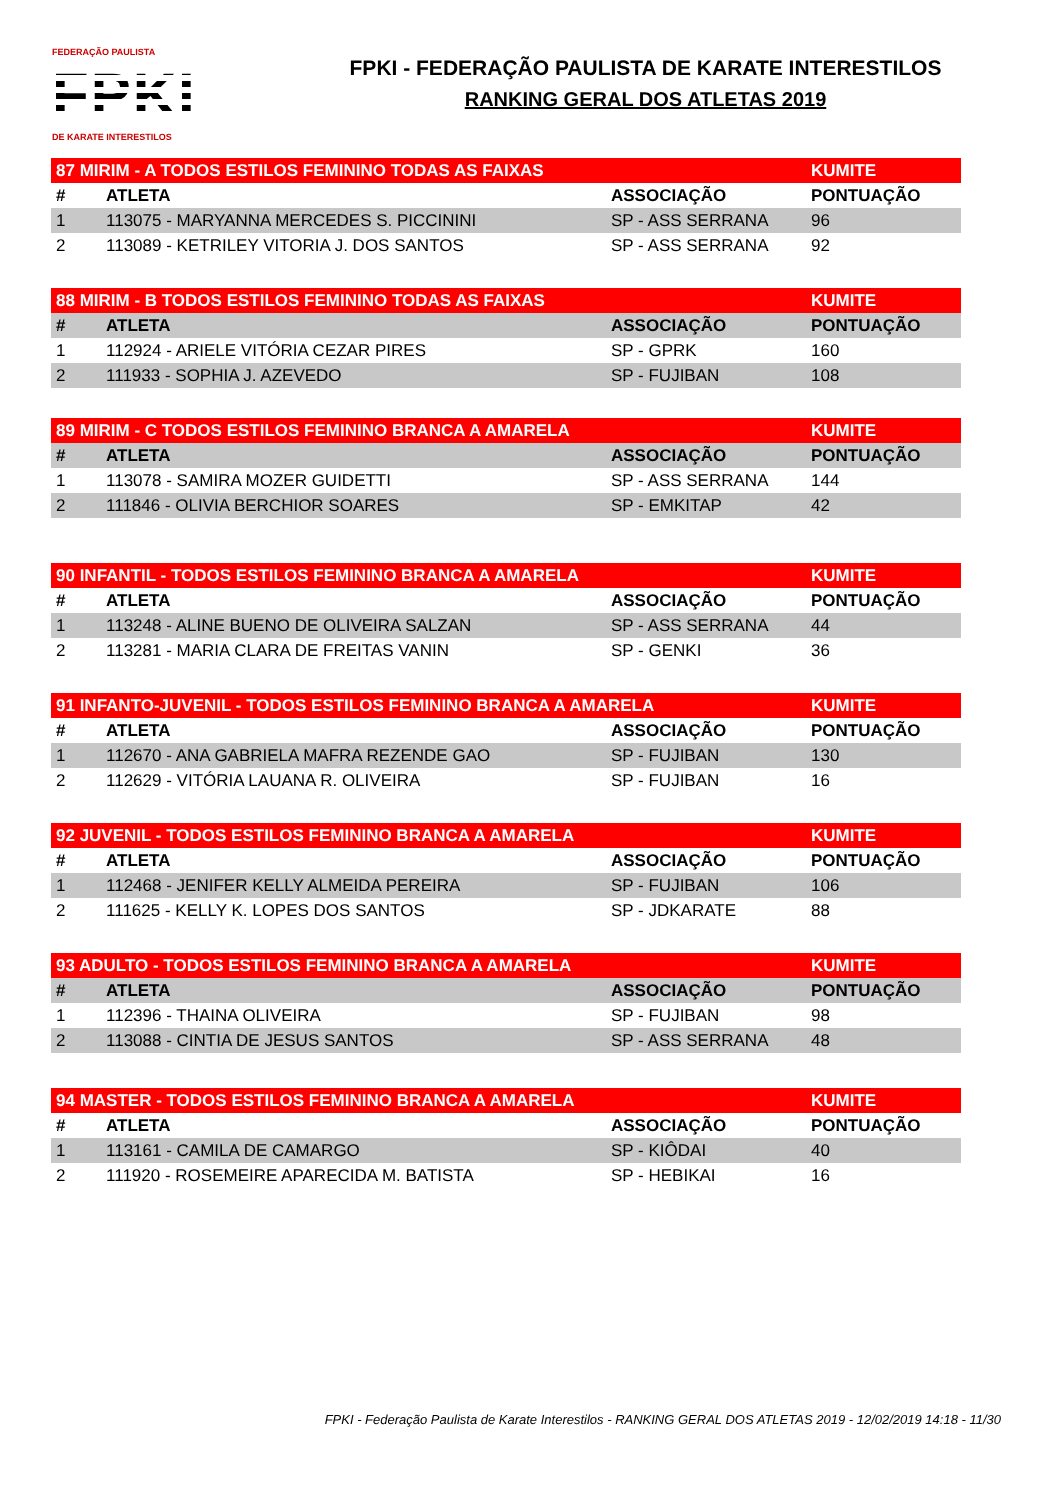FEDERAÇÃO PAULISTA
FPKI
DE KARATE INTERESTILOS
FPKI - FEDERAÇÃO PAULISTA DE KARATE INTERESTILOS
RANKING GERAL DOS ATLETAS 2019
| 87 MIRIM - A TODOS ESTILOS FEMININO TODAS AS FAIXAS | | | KUMITE |
| # | ATLETA | ASSOCIAÇÃO | PONTUAÇÃO |
| 1 | 113075 - MARYANNA MERCEDES S. PICCININI | SP - ASS SERRANA | 96 |
| 2 | 113089 - KETRILEY VITORIA J. DOS SANTOS | SP - ASS SERRANA | 92 |
| 88 MIRIM - B TODOS ESTILOS FEMININO TODAS AS FAIXAS | | | KUMITE |
| # | ATLETA | ASSOCIAÇÃO | PONTUAÇÃO |
| 1 | 112924 - ARIELE VITÓRIA CEZAR PIRES | SP - GPRK | 160 |
| 2 | 111933 - SOPHIA J. AZEVEDO | SP - FUJIBAN | 108 |
| 89 MIRIM - C TODOS ESTILOS FEMININO BRANCA A AMARELA | | | KUMITE |
| # | ATLETA | ASSOCIAÇÃO | PONTUAÇÃO |
| 1 | 113078 - SAMIRA MOZER GUIDETTI | SP - ASS SERRANA | 144 |
| 2 | 111846 - OLIVIA BERCHIOR SOARES | SP - EMKITAP | 42 |
| 90 INFANTIL - TODOS ESTILOS FEMININO BRANCA A AMARELA | | | KUMITE |
| # | ATLETA | ASSOCIAÇÃO | PONTUAÇÃO |
| 1 | 113248 - ALINE BUENO DE OLIVEIRA SALZAN | SP - ASS SERRANA | 44 |
| 2 | 113281 - MARIA CLARA DE FREITAS VANIN | SP - GENKI | 36 |
| 91 INFANTO-JUVENIL - TODOS ESTILOS FEMININO BRANCA A AMARELA | | | KUMITE |
| # | ATLETA | ASSOCIAÇÃO | PONTUAÇÃO |
| 1 | 112670 - ANA GABRIELA MAFRA REZENDE GAO | SP - FUJIBAN | 130 |
| 2 | 112629 - VITÓRIA LAUANA R. OLIVEIRA | SP - FUJIBAN | 16 |
| 92 JUVENIL - TODOS ESTILOS FEMININO BRANCA A AMARELA | | | KUMITE |
| # | ATLETA | ASSOCIAÇÃO | PONTUAÇÃO |
| 1 | 112468 - JENIFER KELLY ALMEIDA PEREIRA | SP - FUJIBAN | 106 |
| 2 | 111625 - KELLY K. LOPES DOS SANTOS | SP - JDKARATE | 88 |
| 93 ADULTO - TODOS ESTILOS FEMININO BRANCA A AMARELA | | | KUMITE |
| # | ATLETA | ASSOCIAÇÃO | PONTUAÇÃO |
| 1 | 112396 - THAINA OLIVEIRA | SP - FUJIBAN | 98 |
| 2 | 113088 - CINTIA DE JESUS SANTOS | SP - ASS SERRANA | 48 |
| 94 MASTER - TODOS ESTILOS FEMININO BRANCA A AMARELA | | | KUMITE |
| # | ATLETA | ASSOCIAÇÃO | PONTUAÇÃO |
| 1 | 113161 - CAMILA DE CAMARGO | SP - KIÔDAI | 40 |
| 2 | 111920 - ROSEMEIRE APARECIDA M. BATISTA | SP - HEBIKAI | 16 |
FPKI - Federação Paulista de Karate Interestilos - RANKING GERAL DOS ATLETAS 2019 - 12/02/2019 14:18 - 11/30